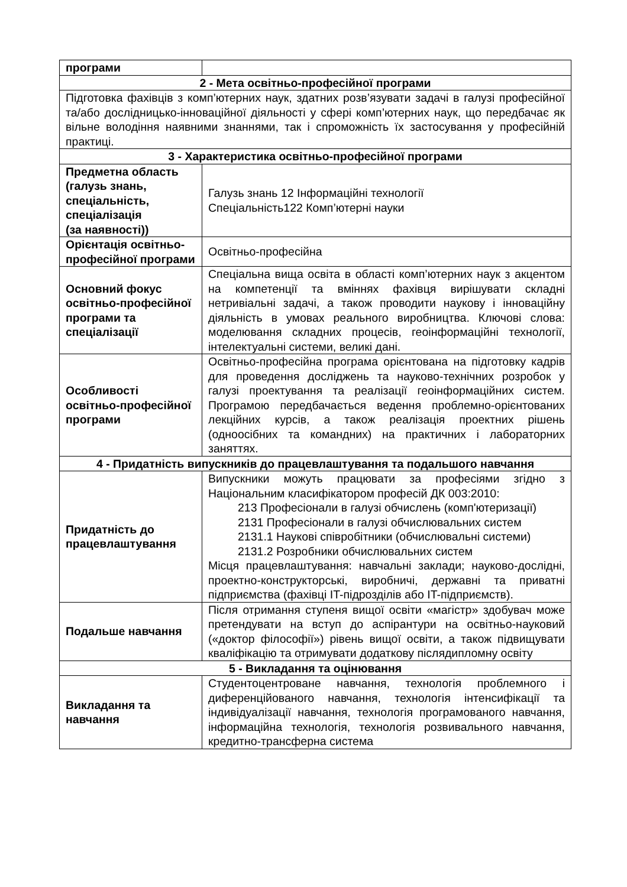| програми | |
| 2 - Мета освітньо-професійної програми | |
| Підготовка фахівців з комп’ютерних наук, здатних розв’язувати задачі в галузі професійної та/або дослідницько-інноваційної діяльності у сфері комп’ютерних наук, що передбачає як вільне володіння наявними знаннями, так і спроможність їх застосування у професійній практиці. | |
| 3 - Характеристика освітньо-професійної програми | |
| Предметна область (галузь знань, спеціальність, спеціалізація (за наявності)) | Галузь знань 12 Інформаційні технології Спеціальність122 Комп’ютерні науки |
| Орієнтація освітньо-професійної програми | Освітньо-професійна |
| Основний фокус освітньо-професійної програми та спеціалізації | Спеціальна вища освіта в області комп’ютерних наук з акцентом на компетенції та вміннях фахівця вирішувати складні нетривіальні задачі, а також проводити наукову і інноваційну діяльність в умовах реального виробництва. Ключові слова: моделювання складних процесів, геоінформаційні технології, інтелектуальні системи, великі дані. |
| Особливості освітньо-професійної програми | Освітньо-професійна програма орієнтована на підготовку кадрів для проведення досліджень та науково-технічних розробок у галузі проектування та реалізації геоінформаційних систем. Програмою передбачається ведення проблемно-орієнтованих лекційних курсів, а також реалізація проектних рішень (одноосібних та командних) на практичних і лабораторних заняттях. |
| 4 - Придатність випускників до працевлаштування та подальшого навчання | |
| Придатність до працевлаштування | Випускники можуть працювати за професіями згідно з Національним класифікатором професій ДК 003:2010: 213 Професіонали в галузі обчислень (комп'ютеризації) 2131 Професіонали в галузі обчислювальних систем 2131.1 Наукові співробітники (обчислювальні системи) 2131.2 Розробники обчислювальних систем Місця працевлаштування: навчальні заклади; науково-дослідні, проектно-конструкторські, виробничі, державні та приватні підприємства (фахівці IT-підрозділів або IT-підприємств). |
| Подальше навчання | Після отримання ступеня вищої освіти «магістр» здобувач може претендувати на вступ до аспірантури на освітньо-науковий («доктор філософії») рівень вищої освіти, а також підвищувати кваліфікацію та отримувати додаткову післядипломну освіту |
| 5 - Викладання та оцінювання | |
| Викладання та навчання | Студентоцентроване навчання, технологія проблемного і диференційованого навчання, технологія інтенсифікації та індивідуалізації навчання, технологія програмованого навчання, інформаційна технологія, технологія розвивального навчання, кредитно-трансферна система |